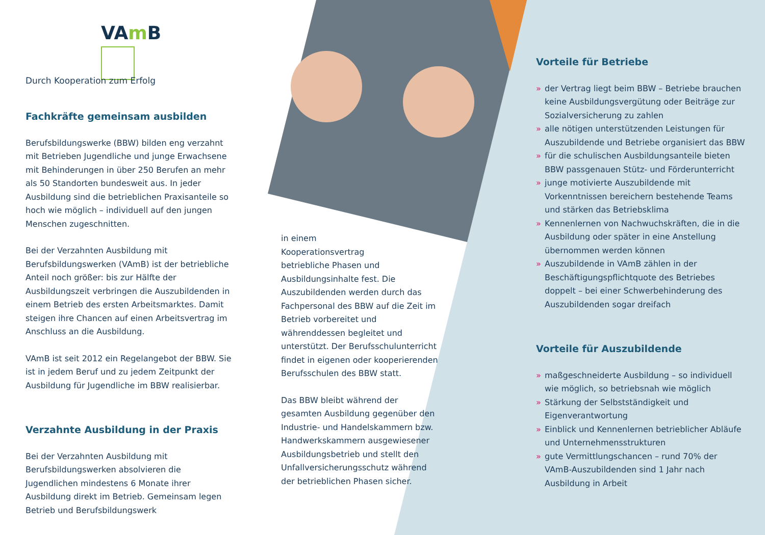VAm B
Durch Kooperation zum Erfolg
Fachkräfte gemeinsam ausbilden
Berufsbildungswerke (BBW) bilden eng verzahnt mit Betrieben Jugendliche und junge Erwachsene mit Behinderungen in über 250 Berufen an mehr als 50 Standorten bundesweit aus. In jeder Ausbildung sind die betrieblichen Praxisanteile so hoch wie möglich – individuell auf den jungen Menschen zugeschnitten.
Bei der Verzahnten Ausbildung mit Berufsbildungswerken (VAmB) ist der betriebliche Anteil noch größer: bis zur Hälfte der Ausbildungszeit verbringen die Auszubildenden in einem Betrieb des ersten Arbeitsmarktes. Damit steigen ihre Chancen auf einen Arbeitsvertrag im Anschluss an die Ausbildung.
VAmB ist seit 2012 ein Regelangebot der BBW. Sie ist in jedem Beruf und zu jedem Zeitpunkt der Ausbildung für Jugendliche im BBW realisierbar.
Verzahnte Ausbildung in der Praxis
Bei der Verzahnten Ausbildung mit Berufsbildungswerken absolvieren die Jugendlichen mindestens 6 Monate ihrer Ausbildung direkt im Betrieb. Gemeinsam legen Betrieb und Berufsbildungswerk
in einem
Kooperationsvertrag
betriebliche Phasen und Ausbildungsinhalte fest. Die Auszubildenden werden durch das Fachpersonal des BBW auf die Zeit im Betrieb vorbereitet und währenddessen begleitet und unterstützt. Der Berufsschulunterricht findet in eigenen oder kooperierenden Berufsschulen des BBW statt.
Das BBW bleibt während der gesamten Ausbildung gegenüber den Industrie- und Handelskammern bzw. Handwerkskammern ausgewiesener Ausbildungsbetrieb und stellt den Unfallversicherungsschutz während der betrieblichen Phasen sicher.
Vorteile für Betriebe
» der Vertrag liegt beim BBW – Betriebe brauchen keine Ausbildungsvergütung oder Beiträge zur Sozialversicherung zu zahlen
» alle nötigen unterstützenden Leistungen für Auszubildende und Betriebe organisiert das BBW
» für die schulischen Ausbildungsanteile bieten BBW passgenauen Stütz- und Förderunterricht
» junge motivierte Auszubildende mit Vorkenntnissen bereichern bestehende Teams und stärken das Betriebsklima
» Kennenlernen von Nachwuchskräften, die in die Ausbildung oder später in eine Anstellung übernommen werden können
» Auszubildende in VAmB zählen in der Beschäftigungspflichtquote des Betriebes doppelt – bei einer Schwerbehinderung des Auszubildenden sogar dreifach
Vorteile für Auszubildende
» maßgeschneiderte Ausbildung – so individuell wie möglich, so betriebsnah wie möglich
» Stärkung der Selbstständigkeit und Eigenverantwortung
» Einblick und Kennenlernen betrieblicher Abläufe und Unternehmensstrukturen
» gute Vermittlungschancen – rund 70% der VAmB-Auszubildenden sind 1 Jahr nach Ausbildung in Arbeit